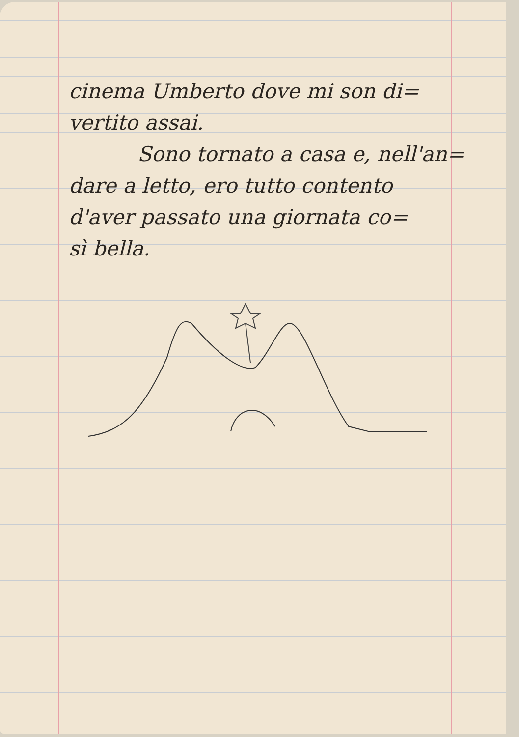cinema Umberto dove mi son di=
vertito assai.
Sono tornato a casa e, nell'an=
dare a letto, ero tutto contento
d'aver passato una giornata co=
sì bella.